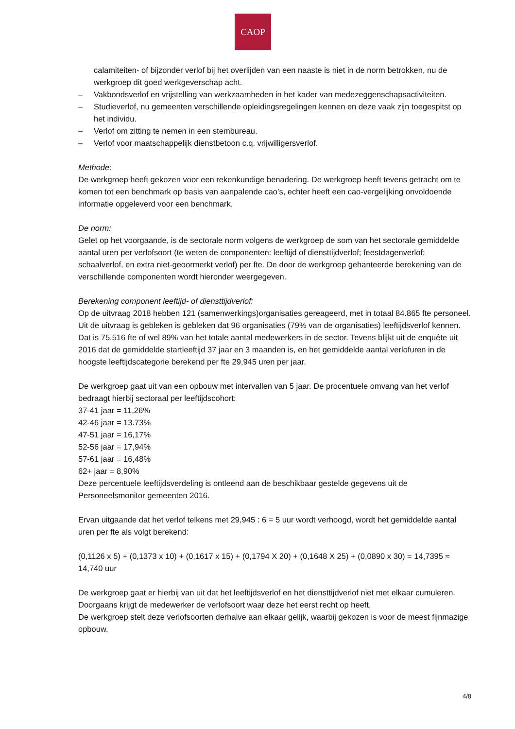CAOP
calamiteiten- of bijzonder verlof bij het overlijden van een naaste is niet in de norm betrokken, nu de werkgroep dit goed werkgeverschap acht.
– Vakbondsverlof en vrijstelling van werkzaamheden in het kader van medezeggenschapsactiviteiten.
– Studieverlof, nu gemeenten verschillende opleidingsregelingen kennen en deze vaak zijn toegespitst op het individu.
– Verlof om zitting te nemen in een stembureau.
– Verlof voor maatschappelijk dienstbetoon c.q. vrijwilligersverlof.
Methode:
De werkgroep heeft gekozen voor een rekenkundige benadering. De werkgroep heeft tevens getracht om te komen tot een benchmark op basis van aanpalende cao’s, echter heeft een cao-vergelijking onvoldoende informatie opgeleverd voor een benchmark.
De norm:
Gelet op het voorgaande, is de sectorale norm volgens de werkgroep de som van het sectorale gemiddelde aantal uren per verlofsoort (te weten de componenten: leeftijd of diensttijdverlof; feestdagenverlof; schaalverlof, en extra niet-geoormerkt verlof) per fte. De door de werkgroep gehanteerde berekening van de verschillende componenten wordt hieronder weergegeven.
Berekening component leeftijd- of diensttijdverlof:
Op de uitvraag 2018 hebben 121 (samenwerkings)organisaties gereageerd, met in totaal 84.865 fte personeel. Uit de uitvraag is gebleken is gebleken dat 96 organisaties (79% van de organisaties) leeftijdsverlof kennen. Dat is 75.516 fte of wel 89% van het totale aantal medewerkers in de sector. Tevens blijkt uit de enquête uit 2016 dat de gemiddelde startleeftijd 37 jaar en 3 maanden is, en het gemiddelde aantal verlofuren in de hoogste leeftijdscategorie berekend per fte 29,945 uren per jaar.
De werkgroep gaat uit van een opbouw met intervallen van 5 jaar. De procentuele omvang van het verlof bedraagt hierbij sectoraal per leeftijdscohort:
37-41 jaar = 11,26%
42-46 jaar = 13.73%
47-51 jaar = 16,17%
52-56 jaar = 17,94%
57-61 jaar = 16,48%
62+ jaar = 8,90%
Deze percentuele leeftijdsverdeling is ontleend aan de beschikbaar gestelde gegevens uit de Personeelsmonitor gemeenten 2016.
Ervan uitgaande dat het verlof telkens met 29,945 : 6 = 5 uur wordt verhoogd, wordt het gemiddelde aantal uren per fte als volgt berekend:
(0,1126 x 5) + (0,1373 x 10) + (0,1617 x 15) + (0,1794 X 20) + (0,1648 X 25) + (0,0890 x 30) = 14,7395 ≈ 14,740 uur
De werkgroep gaat er hierbij van uit dat het leeftijdsverlof en het diensttijdverlof niet met elkaar cumuleren. Doorgaans krijgt de medewerker de verlofsoort waar deze het eerst recht op heeft.
De werkgroep stelt deze verlofsoorten derhalve aan elkaar gelijk, waarbij gekozen is voor de meest fijnmazige opbouw.
4/8